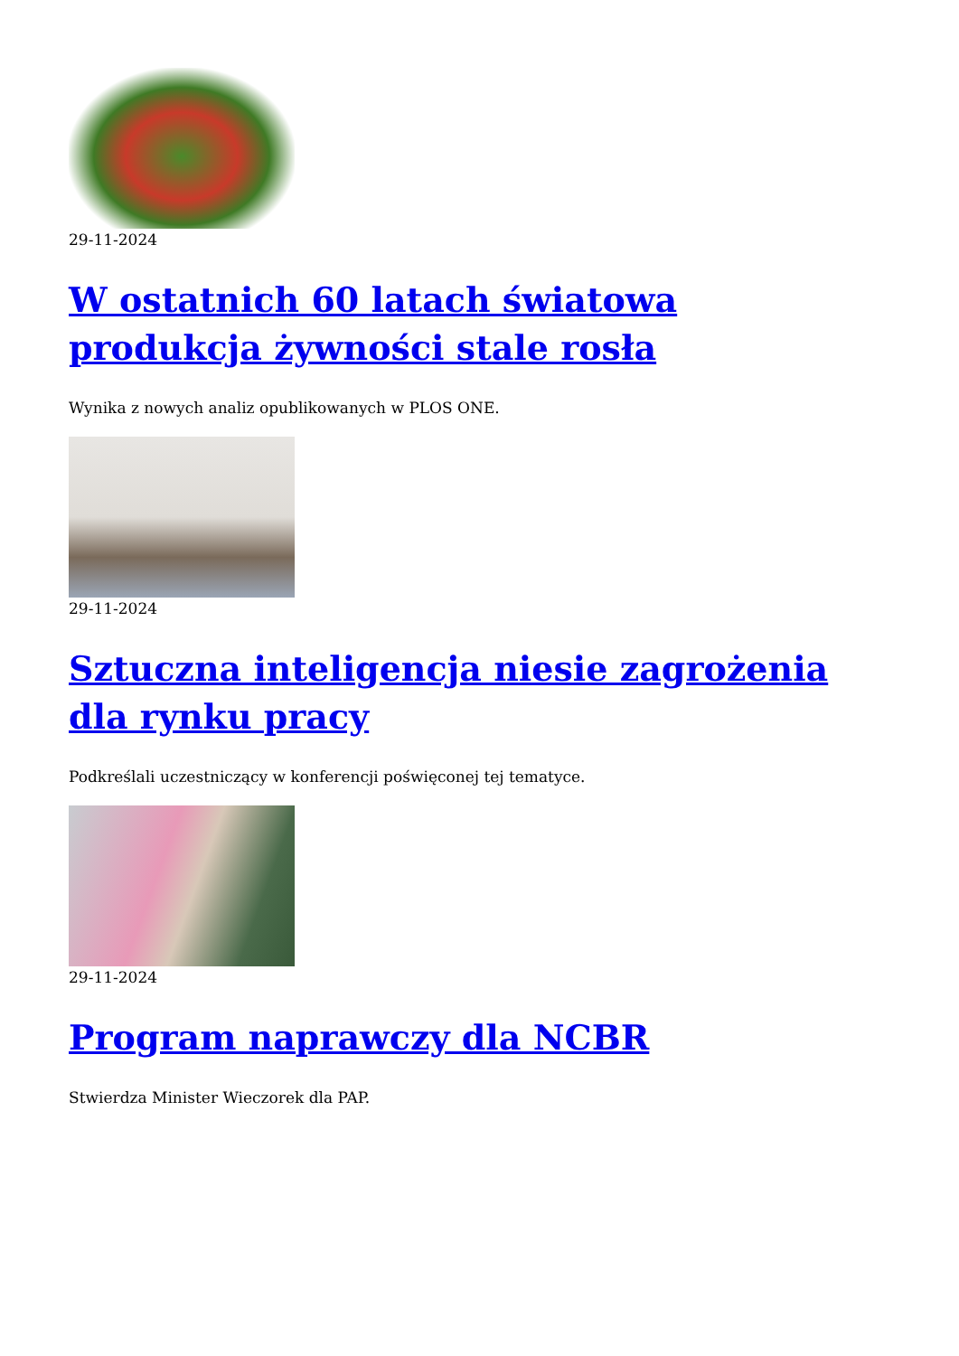29-11-2024
W ostatnich 60 latach światowa produkcja żywności stale rosła
Wynika z nowych analiz opublikowanych w PLOS ONE.
29-11-2024
Sztuczna inteligencja niesie zagrożenia dla rynku pracy
Podkreślali uczestniczący w konferencji poświęconej tej tematyce.
29-11-2024
Program naprawczy dla NCBR
Stwierdza Minister Wieczorek dla PAP.